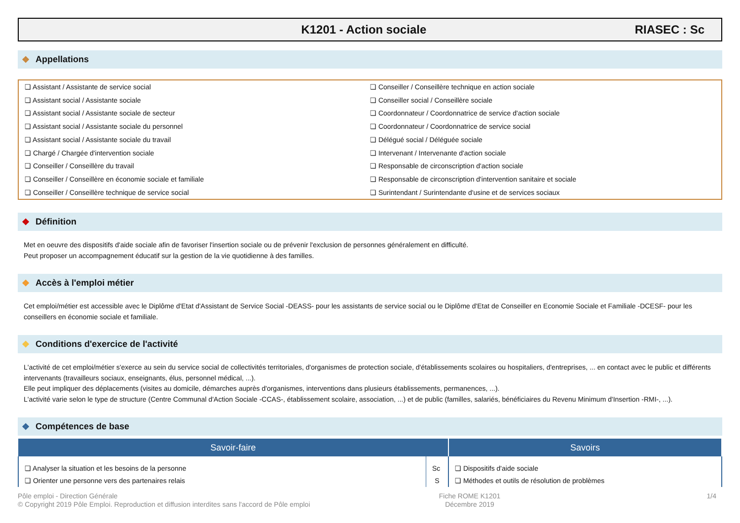K1201 - Action sociale RIASEC : Sc
❖ Appellations
❏ Assistant / Assistante de service social
❏ Assistant social / Assistante sociale
❏ Assistant social / Assistante sociale de secteur
❏ Assistant social / Assistante sociale du personnel
❏ Assistant social / Assistante sociale du travail
❏ Chargé / Chargée d'intervention sociale
❏ Conseiller / Conseillère du travail
❏ Conseiller / Conseillère en économie sociale et familiale
❏ Conseiller / Conseillère technique de service social
❏ Conseiller / Conseillère technique en action sociale
❏ Conseiller social / Conseillère sociale
❏ Coordonnateur / Coordonnatrice de service d'action sociale
❏ Coordonnateur / Coordonnatrice de service social
❏ Délégué social / Déléguée sociale
❏ Intervenant / Intervenante d'action sociale
❏ Responsable de circonscription d'action sociale
❏ Responsable de circonscription d'intervention sanitaire et sociale
❏ Surintendant / Surintendante d'usine et de services sociaux
❖ Définition
Met en oeuvre des dispositifs d'aide sociale afin de favoriser l'insertion sociale ou de prévenir l'exclusion de personnes généralement en difficulté.
Peut proposer un accompagnement éducatif sur la gestion de la vie quotidienne à des familles.
❖ Accès à l'emploi métier
Cet emploi/métier est accessible avec le Diplôme d'Etat d'Assistant de Service Social -DEASS- pour les assistants de service social ou le Diplôme d'Etat de Conseiller en Economie Sociale et Familiale -DCESF- pour les conseillers en économie sociale et familiale.
❖ Conditions d'exercice de l'activité
L'activité de cet emploi/métier s'exerce au sein du service social de collectivités territoriales, d'organismes de protection sociale, d'établissements scolaires ou hospitaliers, d'entreprises, ... en contact avec le public et différents intervenants (travailleurs sociaux, enseignants, élus, personnel médical, ...).
Elle peut impliquer des déplacements (visites au domicile, démarches auprès d'organismes, interventions dans plusieurs établissements, permanences, ...).
L'activité varie selon le type de structure (Centre Communal d'Action Sociale -CCAS-, établissement scolaire, association, ...) et de public (familles, salariés, bénéficiaires du Revenu Minimum d'Insertion -RMI-, ...).
❖ Compétences de base
| Savoir-faire | | Savoirs |
| --- | --- | --- |
| ❏ Analyser la situation et les besoins de la personne | Sc | ❏ Dispositifs d'aide sociale |
| ❏ Orienter une personne vers des partenaires relais | S | ❏ Méthodes et outils de résolution de problèmes |
Pôle emploi - Direction Générale
© Copyright 2019 Pôle Emploi. Reproduction et diffusion interdites sans l'accord de Pôle emploi
Fiche ROME K1201
Décembre 2019
1/4